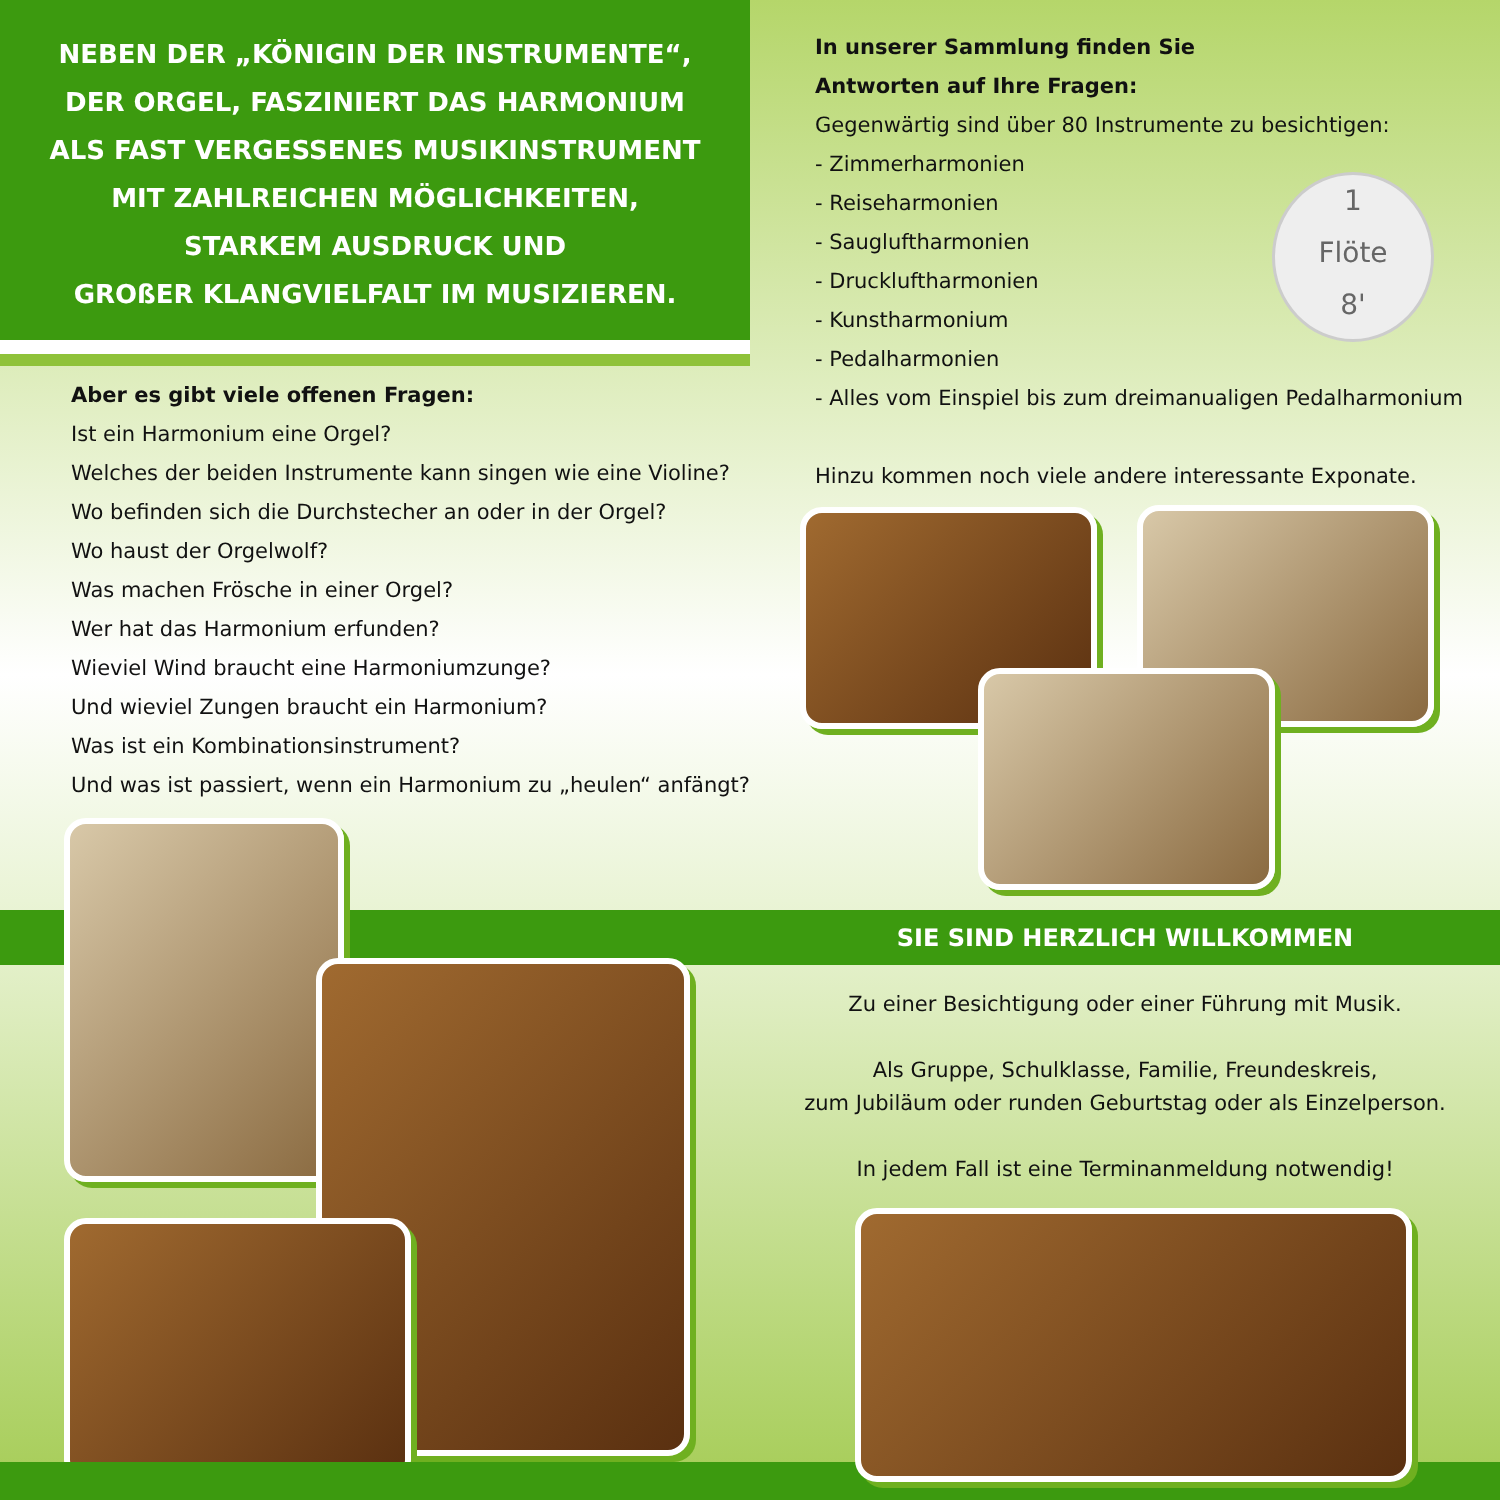NEBEN DER „KÖNIGIN DER INSTRUMENTE“,
DER ORGEL, FASZINIERT DAS HARMONIUM
ALS FAST VERGESSENES MUSIKINSTRUMENT
MIT ZAHLREICHEN MÖGLICHKEITEN,
STARKEM AUSDRUCK UND
GROßER KLANGVIELFALT IM MUSIZIEREN.
In unserer Sammlung finden Sie
Antworten auf Ihre Fragen:
Gegenwärtig sind über 80 Instrumente zu besichtigen:
- Zimmerharmonien
- Reiseharmonien
- Saugluftharmonien
- Druckluftharmonien
- Kunstharmonium
- Pedalharmonien
- Alles vom Einspiel bis zum dreimanualigen Pedalharmonium
Hinzu kommen noch viele andere interessante Exponate.
1
Flöte
8'
Aber es gibt viele offenen Fragen:
Ist ein Harmonium eine Orgel?
Welches der beiden Instrumente kann singen wie eine Violine?
Wo befinden sich die Durchstecher an oder in der Orgel?
Wo haust der Orgelwolf?
Was machen Frösche in einer Orgel?
Wer hat das Harmonium erfunden?
Wieviel Wind braucht eine Harmoniumzunge?
Und wieviel Zungen braucht ein Harmonium?
Was ist ein Kombinationsinstrument?
Und was ist passiert, wenn ein Harmonium zu „heulen“ anfängt?
SIE SIND HERZLICH WILLKOMMEN
Zu einer Besichtigung oder einer Führung mit Musik.
Als Gruppe, Schulklasse, Familie, Freundeskreis,
zum Jubiläum oder runden Geburtstag oder als Einzelperson.
In jedem Fall ist eine Terminanmeldung notwendig!